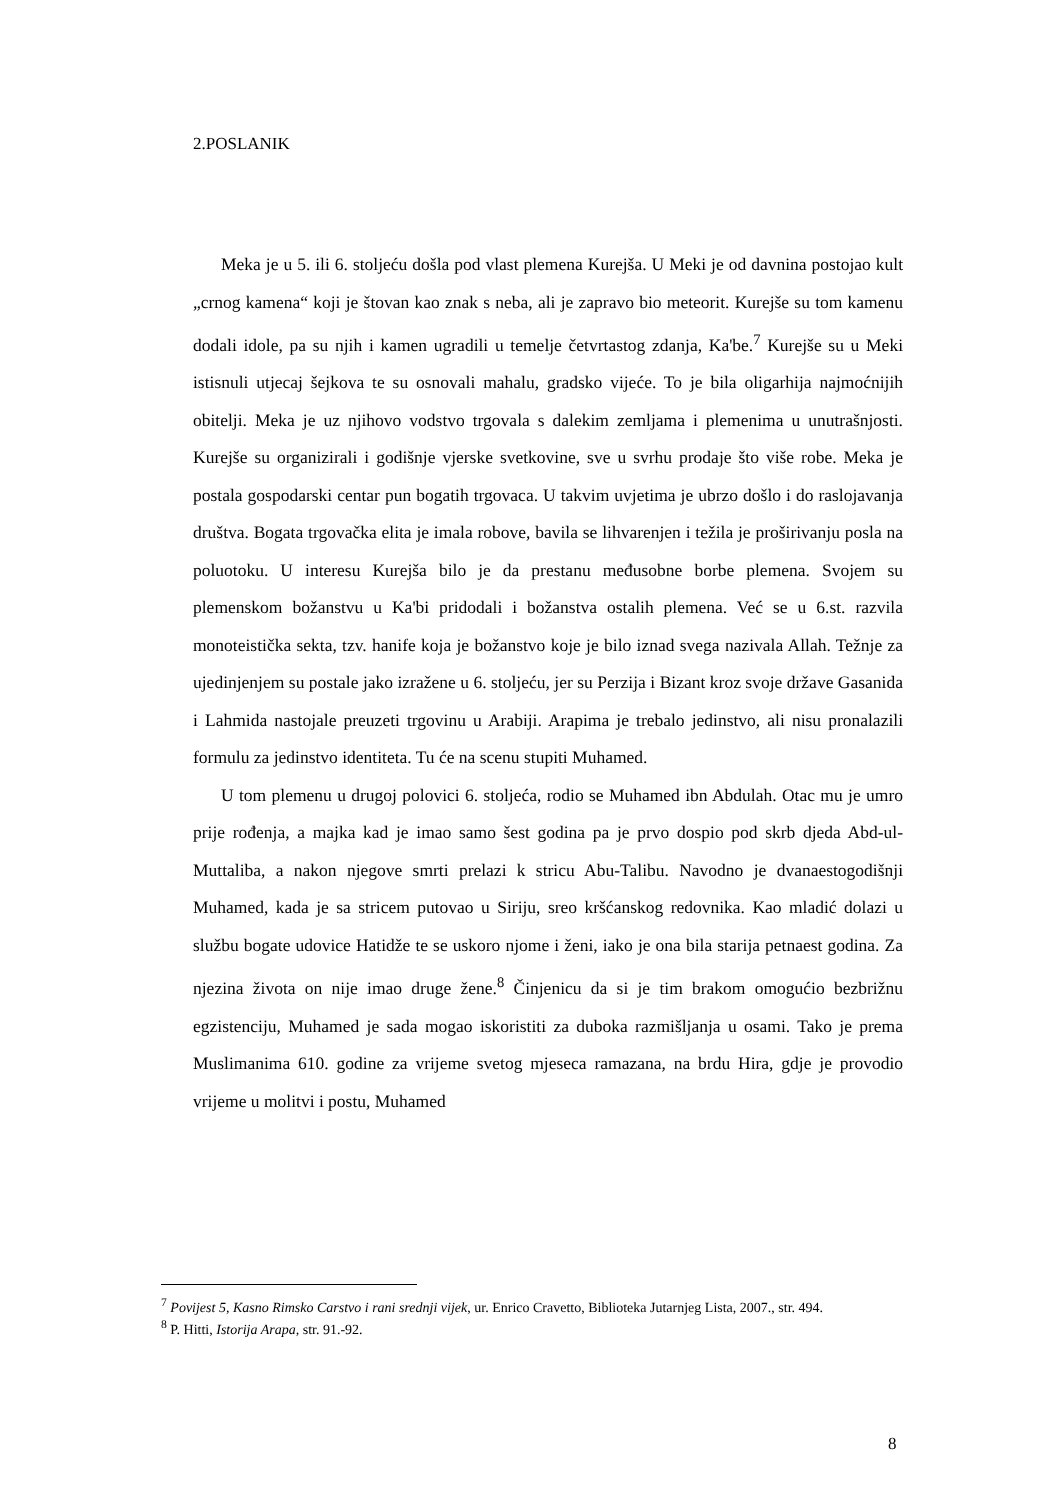2.POSLANIK
Meka je u 5. ili 6. stoljeću došla pod vlast plemena Kurejša. U Meki je od davnina postojao kult „crnog kamena“ koji je štovan kao znak s neba, ali je zapravo bio meteorit. Kurejše su tom kamenu dodali idole, pa su njih i kamen ugradili u temelje četvrtastog zdanja, Ka'be.<sup>7</sup> Kurejše su u Meki istisnuli utjecaj šejkova te su osnovali mahalu, gradsko vijeće. To je bila oligarhija najmoćnijih obitelji. Meka je uz njihovo vodstvo trgovala s dalekim zemljama i plemenima u unutrašnjosti. Kurejše su organizirali i godišnje vjerske svetkovine, sve u svrhu prodaje što više robe. Meka je postala gospodarski centar pun bogatih trgovaca. U takvim uvjetima je ubrzo došlo i do raslojavanja društva. Bogata trgovačka elita je imala robove, bavila se lihvarenjen i težila je proširivanju posla na poluotoku. U interesu Kurejša bilo je da prestanu međusobne borbe plemena. Svojem su plemenskom božanstvu u Ka'bi pridodali i božanstva ostalih plemena. Već se u 6.st. razvila monoteistička sekta, tzv. hanife koja je božanstvo koje je bilo iznad svega nazivala Allah. Težnje za ujedinjenjem su postale jako izražene u 6. stoljeću, jer su Perzija i Bizant kroz svoje države Gasanida i Lahmida nastojale preuzeti trgovinu u Arabiji. Arapima je trebalo jedinstvo, ali nisu pronalazili formulu za jedinstvo identiteta. Tu će na scenu stupiti Muhamed.
U tom plemenu u drugoj polovici 6. stoljeća, rodio se Muhamed ibn Abdulah. Otac mu je umro prije rođenja, a majka kad je imao samo šest godina pa je prvo dospio pod skrb djeda Abd-ul-Muttaliba, a nakon njegove smrti prelazi k stricu Abu-Talibu. Navodno je dvanaestogodišnji Muhamed, kada je sa stricem putovao u Siriju, sreo kršćanskog redovnika. Kao mladić dolazi u službu bogate udovice Hatidže te se uskoro njome i ženi, iako je ona bila starija petnaest godina. Za njezina života on nije imao druge žene.<sup>8</sup> Činjenicu da si je tim brakom omogućio bezbrižnu egzistenciju, Muhamed je sada mogao iskoristiti za duboka razmišljanja u osami. Tako je prema Muslimanima 610. godine za vrijeme svetog mjeseca ramazana, na brdu Hira, gdje je provodio vrijeme u molitvi i postu, Muhamed
<sup>7</sup> Povijest 5, Kasno Rimsko Carstvo i rani srednji vijek, ur. Enrico Cravetto, Biblioteka Jutarnjeg Lista, 2007., str. 494.
<sup>8</sup> P. Hitti, Istorija Arapa, str. 91.-92.
8